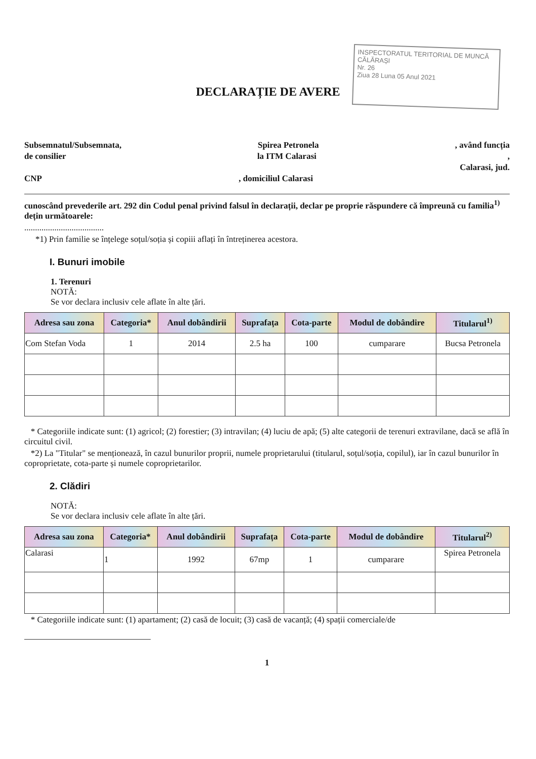INSPECTORATUL TERITORIAL DE MUNCĂ CĂLĂRAȘI
Nr. 26
Ziua 28 Luna 05 Anul 2021
DECLARAȚIE DE AVERE
Subsemnatul/Subsemnata, Spirea Petronela, având funcția
de consilier la ITM Calarasi,
Calarasi, jud.
CNP, domiciliul Calarasi
cunoscând prevederile art. 292 din Codul penal privind falsul în declarații, declar pe proprie răspundere că împreună cu familia<sup>1)</sup> dețin următoarele:
.....................................
*1) Prin familie se înțelege soțul/soția și copiii aflați în întreținerea acestora.
I. Bunuri imobile
1. Terenuri
NOTĂ:
Se vor declara inclusiv cele aflate în alte țări.
| Adresa sau zona | Categoria* | Anul dobândirii | Suprafața | Cota-parte | Modul de dobândire | Titularul<sup>1)</sup> |
| --- | --- | --- | --- | --- | --- | --- |
| Com Stefan Voda | 1 | 2014 | 2.5 ha | 100 | cumparare | Bucsa Petronela |
* Categoriile indicate sunt: (1) agricol; (2) forestier; (3) intravilan; (4) luciu de apă; (5) alte categorii de terenuri extravilane, dacă se află în circuitul civil.
*2) La "Titular" se menționează, în cazul bunurilor proprii, numele proprietarului (titularul, soțul/soția, copilul), iar în cazul bunurilor în coproprietate, cota-parte și numele coproprietarilor.
2. Clădiri
NOTĂ:
Se vor declara inclusiv cele aflate în alte țări.
| Adresa sau zona | Categoria* | Anul dobândirii | Suprafața | Cota-parte | Modul de dobândire | Titularul<sup>2)</sup> |
| --- | --- | --- | --- | --- | --- | --- |
| Calarasi | 1 | 1992 | 67mp | 1 | cumparare | Spirea Petronela |
* Categoriile indicate sunt: (1) apartament; (2) casă de locuit; (3) casă de vacanță; (4) spații comerciale/de
1